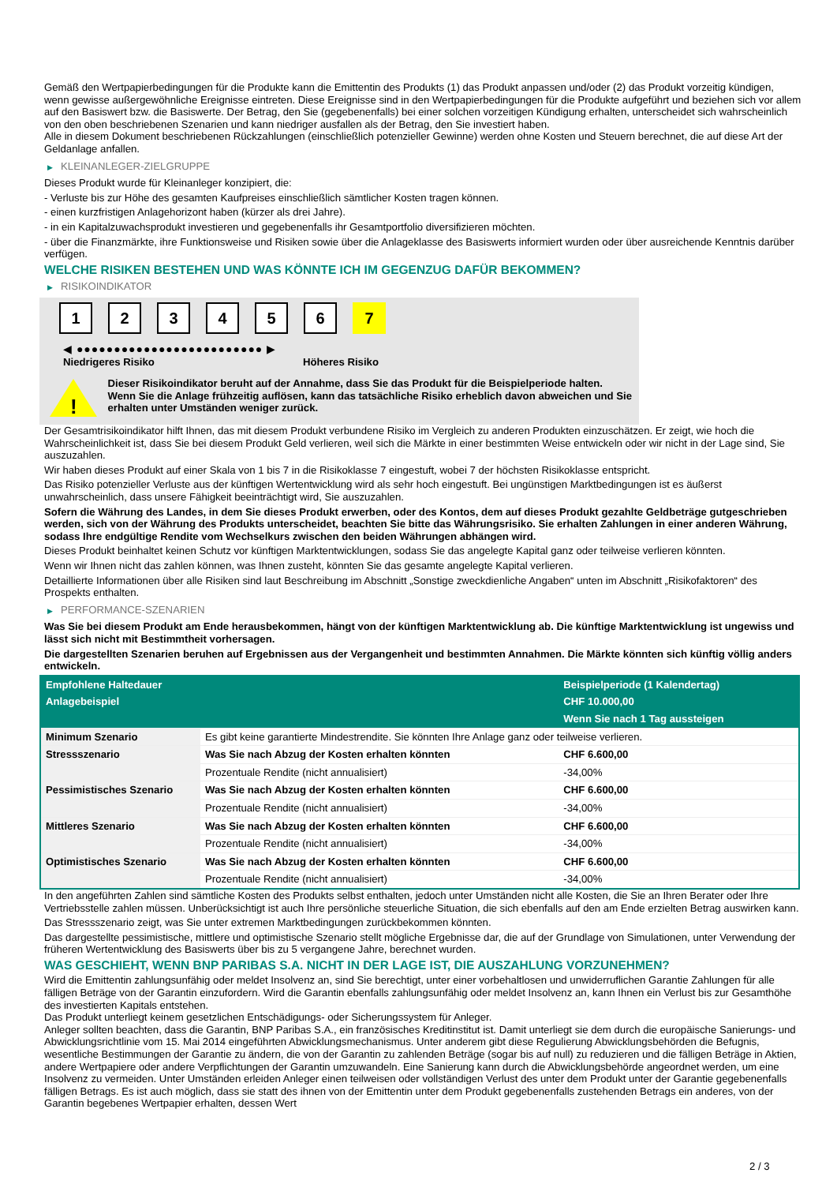Gemäß den Wertpapierbedingungen für die Produkte kann die Emittentin des Produkts (1) das Produkt anpassen und/oder (2) das Produkt vorzeitig kündigen, wenn gewisse außergewöhnliche Ereignisse eintreten. Diese Ereignisse sind in den Wertpapierbedingungen für die Produkte aufgeführt und beziehen sich vor allem auf den Basiswert bzw. die Basiswerte. Der Betrag, den Sie (gegebenenfalls) bei einer solchen vorzeitigen Kündigung erhalten, unterscheidet sich wahrscheinlich von den oben beschriebenen Szenarien und kann niedriger ausfallen als der Betrag, den Sie investiert haben.
Alle in diesem Dokument beschriebenen Rückzahlungen (einschließlich potenzieller Gewinne) werden ohne Kosten und Steuern berechnet, die auf diese Art der Geldanlage anfallen.
▶ KLEINANLEGER-ZIELGRUPPE
Dieses Produkt wurde für Kleinanleger konzipiert, die:
- Verluste bis zur Höhe des gesamten Kaufpreises einschließlich sämtlicher Kosten tragen können.
- einen kurzfristigen Anlagehorizont haben (kürzer als drei Jahre).
- in ein Kapitalzuwachsprodukt investieren und gegebenenfalls ihr Gesamtportfolio diversifizieren möchten.
- über die Finanzmärkte, ihre Funktionsweise und Risiken sowie über die Anlageklasse des Basiswerts informiert wurden oder über ausreichende Kenntnis darüber verfügen.
WELCHE RISIKEN BESTEHEN UND WAS KÖNNTE ICH IM GEGENZUG DAFÜR BEKOMMEN?
▶ RISIKOINDIKATOR
1 2 3 4 5 6 7
◀ ●●●●●●●●●●●●●●●●●●●●●●●●● ▶
Niedrigeres Risiko Höheres Risiko
!
Dieser Risikoindikator beruht auf der Annahme, dass Sie das Produkt für die Beispielperiode halten.
Wenn Sie die Anlage frühzeitig auflösen, kann das tatsächliche Risiko erheblich davon abweichen und Sie erhalten unter Umständen weniger zurück.
Der Gesamtrisikoindikator hilft Ihnen, das mit diesem Produkt verbundene Risiko im Vergleich zu anderen Produkten einzuschätzen. Er zeigt, wie hoch die Wahrscheinlichkeit ist, dass Sie bei diesem Produkt Geld verlieren, weil sich die Märkte in einer bestimmten Weise entwickeln oder wir nicht in der Lage sind, Sie auszuzahlen.
Wir haben dieses Produkt auf einer Skala von 1 bis 7 in die Risikoklasse 7 eingestuft, wobei 7 der höchsten Risikoklasse entspricht.
Das Risiko potenzieller Verluste aus der künftigen Wertentwicklung wird als sehr hoch eingestuft. Bei ungünstigen Marktbedingungen ist es äußerst unwahrscheinlich, dass unsere Fähigkeit beeinträchtigt wird, Sie auszuzahlen.
Sofern die Währung des Landes, in dem Sie dieses Produkt erwerben, oder des Kontos, dem auf dieses Produkt gezahlte Geldbeträge gutgeschrieben werden, sich von der Währung des Produkts unterscheidet, beachten Sie bitte das Währungsrisiko. Sie erhalten Zahlungen in einer anderen Währung, sodass Ihre endgültige Rendite vom Wechselkurs zwischen den beiden Währungen abhängen wird.
Dieses Produkt beinhaltet keinen Schutz vor künftigen Marktentwicklungen, sodass Sie das angelegte Kapital ganz oder teilweise verlieren könnten.
Wenn wir Ihnen nicht das zahlen können, was Ihnen zusteht, könnten Sie das gesamte angelegte Kapital verlieren.
Detaillierte Informationen über alle Risiken sind laut Beschreibung im Abschnitt „Sonstige zweckdienliche Angaben“ unten im Abschnitt „Risikofaktoren“ des Prospekts enthalten.
▶ PERFORMANCE-SZENARIEN
Was Sie bei diesem Produkt am Ende herausbekommen, hängt von der künftigen Marktentwicklung ab. Die künftige Marktentwicklung ist ungewiss und lässt sich nicht mit Bestimmtheit vorhersagen.
Die dargestellten Szenarien beruhen auf Ergebnissen aus der Vergangenheit und bestimmten Annahmen. Die Märkte könnten sich künftig völlig anders entwickeln.
| Empfohlene Haltedauer | | Beispielperiode (1 Kalendertag) |
| --- | --- | --- |
| Anlagebeispiel | | CHF 10.000,00 |
| | | Wenn Sie nach 1 Tag aussteigen |
| Minimum Szenario | Es gibt keine garantierte Mindestrendite. Sie könnten Ihre Anlage ganz oder teilweise verlieren. | |
| Stressszenario | Was Sie nach Abzug der Kosten erhalten könnten | CHF 6.600,00 |
| | Prozentuale Rendite (nicht annualisiert) | -34,00% |
| Pessimistisches Szenario | Was Sie nach Abzug der Kosten erhalten könnten | CHF 6.600,00 |
| | Prozentuale Rendite (nicht annualisiert) | -34,00% |
| Mittleres Szenario | Was Sie nach Abzug der Kosten erhalten könnten | CHF 6.600,00 |
| | Prozentuale Rendite (nicht annualisiert) | -34,00% |
| Optimistisches Szenario | Was Sie nach Abzug der Kosten erhalten könnten | CHF 6.600,00 |
| | Prozentuale Rendite (nicht annualisiert) | -34,00% |
In den angeführten Zahlen sind sämtliche Kosten des Produkts selbst enthalten, jedoch unter Umständen nicht alle Kosten, die Sie an Ihren Berater oder Ihre Vertriebsstelle zahlen müssen. Unberücksichtigt ist auch Ihre persönliche steuerliche Situation, die sich ebenfalls auf den am Ende erzielten Betrag auswirken kann.
Das Stressszenario zeigt, was Sie unter extremen Marktbedingungen zurückbekommen könnten.
Das dargestellte pessimistische, mittlere und optimistische Szenario stellt mögliche Ergebnisse dar, die auf der Grundlage von Simulationen, unter Verwendung der früheren Wertentwicklung des Basiswerts über bis zu 5 vergangene Jahre, berechnet wurden.
WAS GESCHIEHT, WENN BNP PARIBAS S.A. NICHT IN DER LAGE IST, DIE AUSZAHLUNG VORZUNEHMEN?
Wird die Emittentin zahlungsunfähig oder meldet Insolvenz an, sind Sie berechtigt, unter einer vorbehaltlosen und unwiderruflichen Garantie Zahlungen für alle fälligen Beträge von der Garantin einzufordern. Wird die Garantin ebenfalls zahlungsunfähig oder meldet Insolvenz an, kann Ihnen ein Verlust bis zur Gesamthöhe des investierten Kapitals entstehen.
Das Produkt unterliegt keinem gesetzlichen Entschädigungs- oder Sicherungssystem für Anleger.
Anleger sollten beachten, dass die Garantin, BNP Paribas S.A., ein französisches Kreditinstitut ist. Damit unterliegt sie dem durch die europäische Sanierungs- und Abwicklungsrichtlinie vom 15. Mai 2014 eingeführten Abwicklungsmechanismus. Unter anderem gibt diese Regulierung Abwicklungsbehörden die Befugnis, wesentliche Bestimmungen der Garantie zu ändern, die von der Garantin zu zahlenden Beträge (sogar bis auf null) zu reduzieren und die fälligen Beträge in Aktien, andere Wertpapiere oder andere Verpflichtungen der Garantin umzuwandeln. Eine Sanierung kann durch die Abwicklungsbehörde angeordnet werden, um eine Insolvenz zu vermeiden. Unter Umständen erleiden Anleger einen teilweisen oder vollständigen Verlust des unter dem Produkt unter der Garantie gegebenenfalls fälligen Betrags. Es ist auch möglich, dass sie statt des ihnen von der Emittentin unter dem Produkt gegebenenfalls zustehenden Betrags ein anderes, von der Garantin begebenes Wertpapier erhalten, dessen Wert
2 / 3